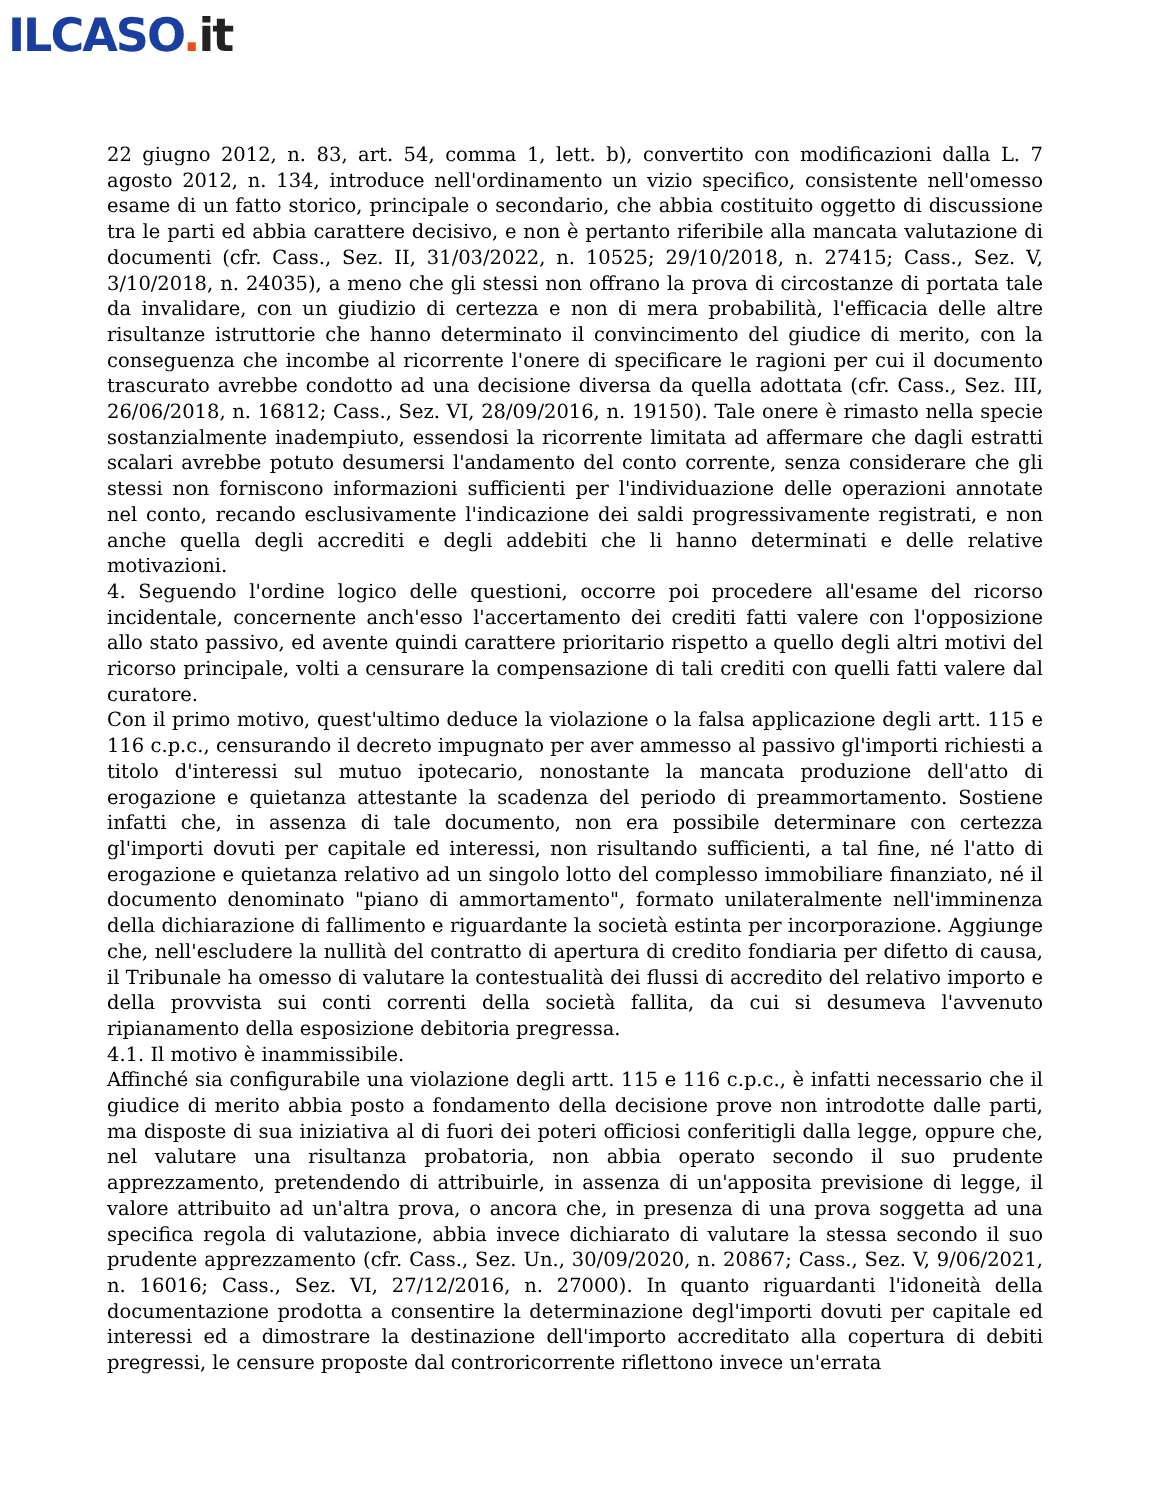ILCASO. it
22 giugno 2012, n. 83, art. 54, comma 1, lett. b), convertito con modificazioni dalla L. 7 agosto 2012, n. 134, introduce nell'ordinamento un vizio specifico, consistente nell'omesso esame di un fatto storico, principale o secondario, che abbia costituito oggetto di discussione tra le parti ed abbia carattere decisivo, e non è pertanto riferibile alla mancata valutazione di documenti (cfr. Cass., Sez. II, 31/03/2022, n. 10525; 29/10/2018, n. 27415; Cass., Sez. V, 3/10/2018, n. 24035), a meno che gli stessi non offrano la prova di circostanze di portata tale da invalidare, con un giudizio di certezza e non di mera probabilità, l'efficacia delle altre risultanze istruttorie che hanno determinato il convincimento del giudice di merito, con la conseguenza che incombe al ricorrente l'onere di specificare le ragioni per cui il documento trascurato avrebbe condotto ad una decisione diversa da quella adottata (cfr. Cass., Sez. III, 26/06/2018, n. 16812; Cass., Sez. VI, 28/09/2016, n. 19150). Tale onere è rimasto nella specie sostanzialmente inadempiuto, essendosi la ricorrente limitata ad affermare che dagli estratti scalari avrebbe potuto desumersi l'andamento del conto corrente, senza considerare che gli stessi non forniscono informazioni sufficienti per l'individuazione delle operazioni annotate nel conto, recando esclusivamente l'indicazione dei saldi progressivamente registrati, e non anche quella degli accrediti e degli addebiti che li hanno determinati e delle relative motivazioni.
4. Seguendo l'ordine logico delle questioni, occorre poi procedere all'esame del ricorso incidentale, concernente anch'esso l'accertamento dei crediti fatti valere con l'opposizione allo stato passivo, ed avente quindi carattere prioritario rispetto a quello degli altri motivi del ricorso principale, volti a censurare la compensazione di tali crediti con quelli fatti valere dal curatore.
Con il primo motivo, quest'ultimo deduce la violazione o la falsa applicazione degli artt. 115 e 116 c.p.c., censurando il decreto impugnato per aver ammesso al passivo gl'importi richiesti a titolo d'interessi sul mutuo ipotecario, nonostante la mancata produzione dell'atto di erogazione e quietanza attestante la scadenza del periodo di preammortamento. Sostiene infatti che, in assenza di tale documento, non era possibile determinare con certezza gl'importi dovuti per capitale ed interessi, non risultando sufficienti, a tal fine, né l'atto di erogazione e quietanza relativo ad un singolo lotto del complesso immobiliare finanziato, né il documento denominato "piano di ammortamento", formato unilateralmente nell'imminenza della dichiarazione di fallimento e riguardante la società estinta per incorporazione. Aggiunge che, nell'escludere la nullità del contratto di apertura di credito fondiaria per difetto di causa, il Tribunale ha omesso di valutare la contestualità dei flussi di accredito del relativo importo e della provvista sui conti correnti della società fallita, da cui si desumeva l'avvenuto ripianamento della esposizione debitoria pregressa.
4.1. Il motivo è inammissibile.
Affinché sia configurabile una violazione degli artt. 115 e 116 c.p.c., è infatti necessario che il giudice di merito abbia posto a fondamento della decisione prove non introdotte dalle parti, ma disposte di sua iniziativa al di fuori dei poteri officiosi conferitigli dalla legge, oppure che, nel valutare una risultanza probatoria, non abbia operato secondo il suo prudente apprezzamento, pretendendo di attribuirle, in assenza di un'apposita previsione di legge, il valore attribuito ad un'altra prova, o ancora che, in presenza di una prova soggetta ad una specifica regola di valutazione, abbia invece dichiarato di valutare la stessa secondo il suo prudente apprezzamento (cfr. Cass., Sez. Un., 30/09/2020, n. 20867; Cass., Sez. V, 9/06/2021, n. 16016; Cass., Sez. VI, 27/12/2016, n. 27000). In quanto riguardanti l'idoneità della documentazione prodotta a consentire la determinazione degl'importi dovuti per capitale ed interessi ed a dimostrare la destinazione dell'importo accreditato alla copertura di debiti pregressi, le censure proposte dal controricorrente riflettono invece un'errata